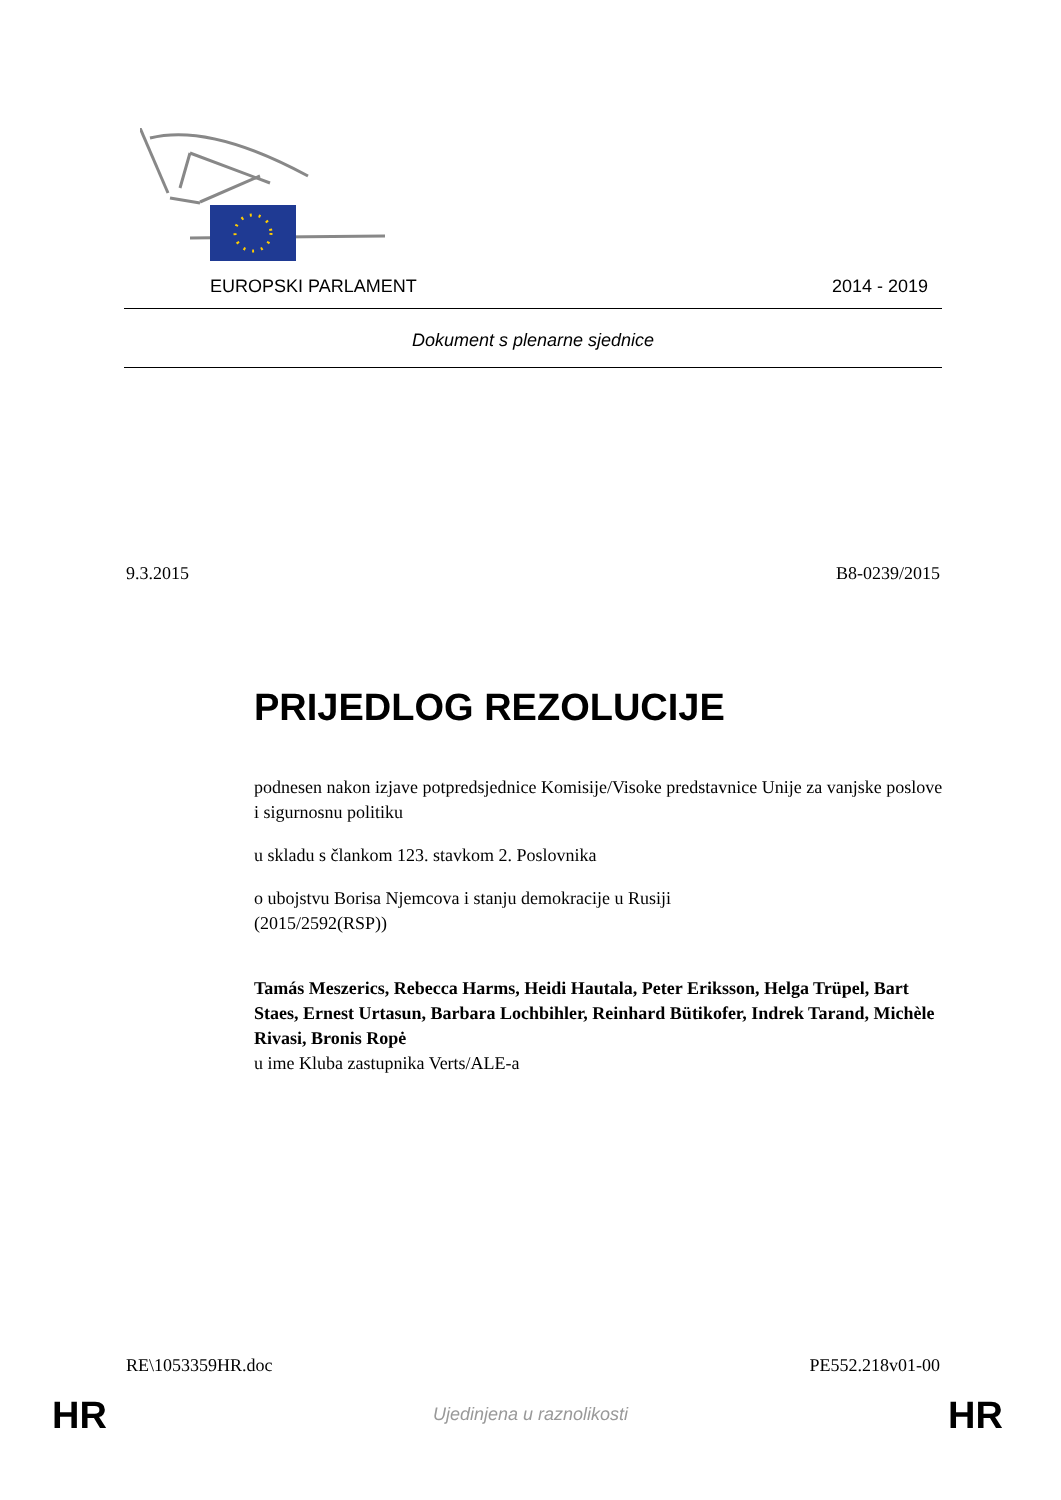EUROPSKI PARLAMENT 2014 - 2019
Dokument s plenarne sjednice
9.3.2015 B8-0239/2015
PRIJEDLOG REZOLUCIJE
podnesen nakon izjave potpredsjednice Komisije/Visoke predstavnice Unije za vanjske poslove i sigurnosnu politiku
u skladu s člankom 123. stavkom 2. Poslovnika
o ubojstvu Borisa Njemcova i stanju demokracije u Rusiji
(2015/2592(RSP))
Tamás Meszerics, Rebecca Harms, Heidi Hautala, Peter Eriksson, Helga Trüpel, Bart Staes, Ernest Urtasun, Barbara Lochbihler, Reinhard Bütikofer, Indrek Tarand, Michèle Rivasi, Bronis Ropė
u ime Kluba zastupnika Verts/ALE-a
RE\1053359HR.doc PE552.218v01-00
HR
Ujedinjena u raznolikosti HR